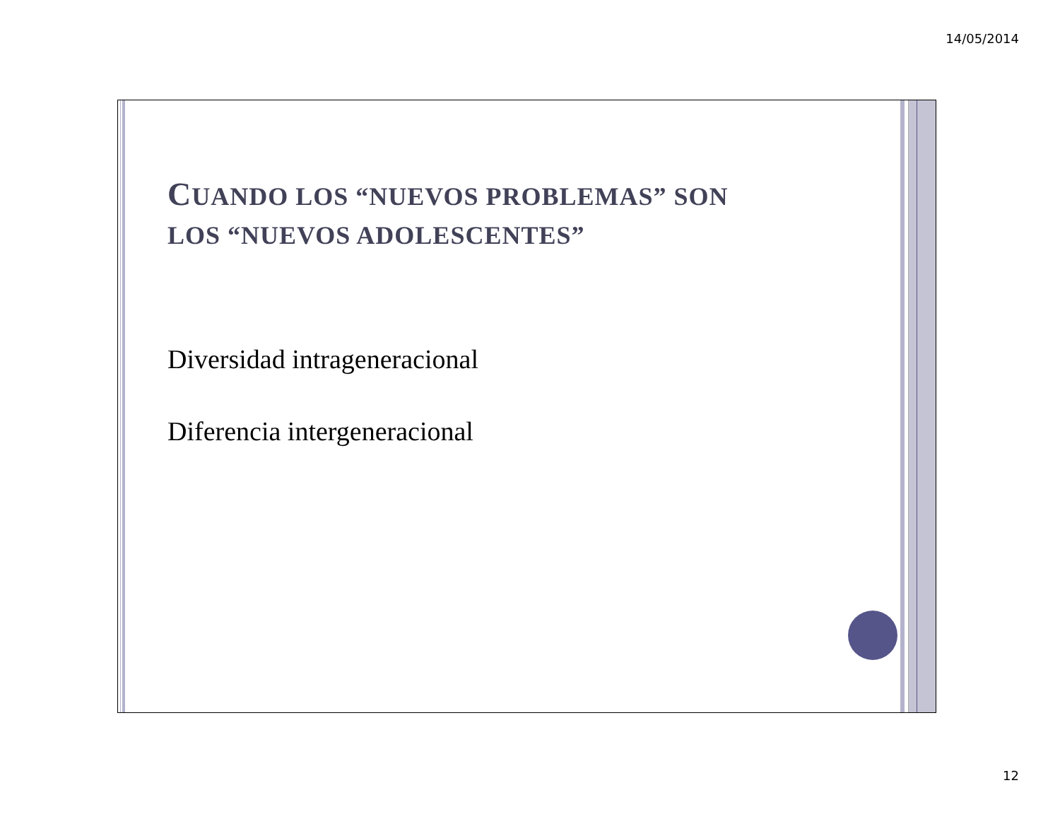14/05/2014
CUANDO LOS “NUEVOS PROBLEMAS” SON
LOS “NUEVOS ADOLESCENTES”
Diversidad intrageneracional
Diferencia intergeneracional
12